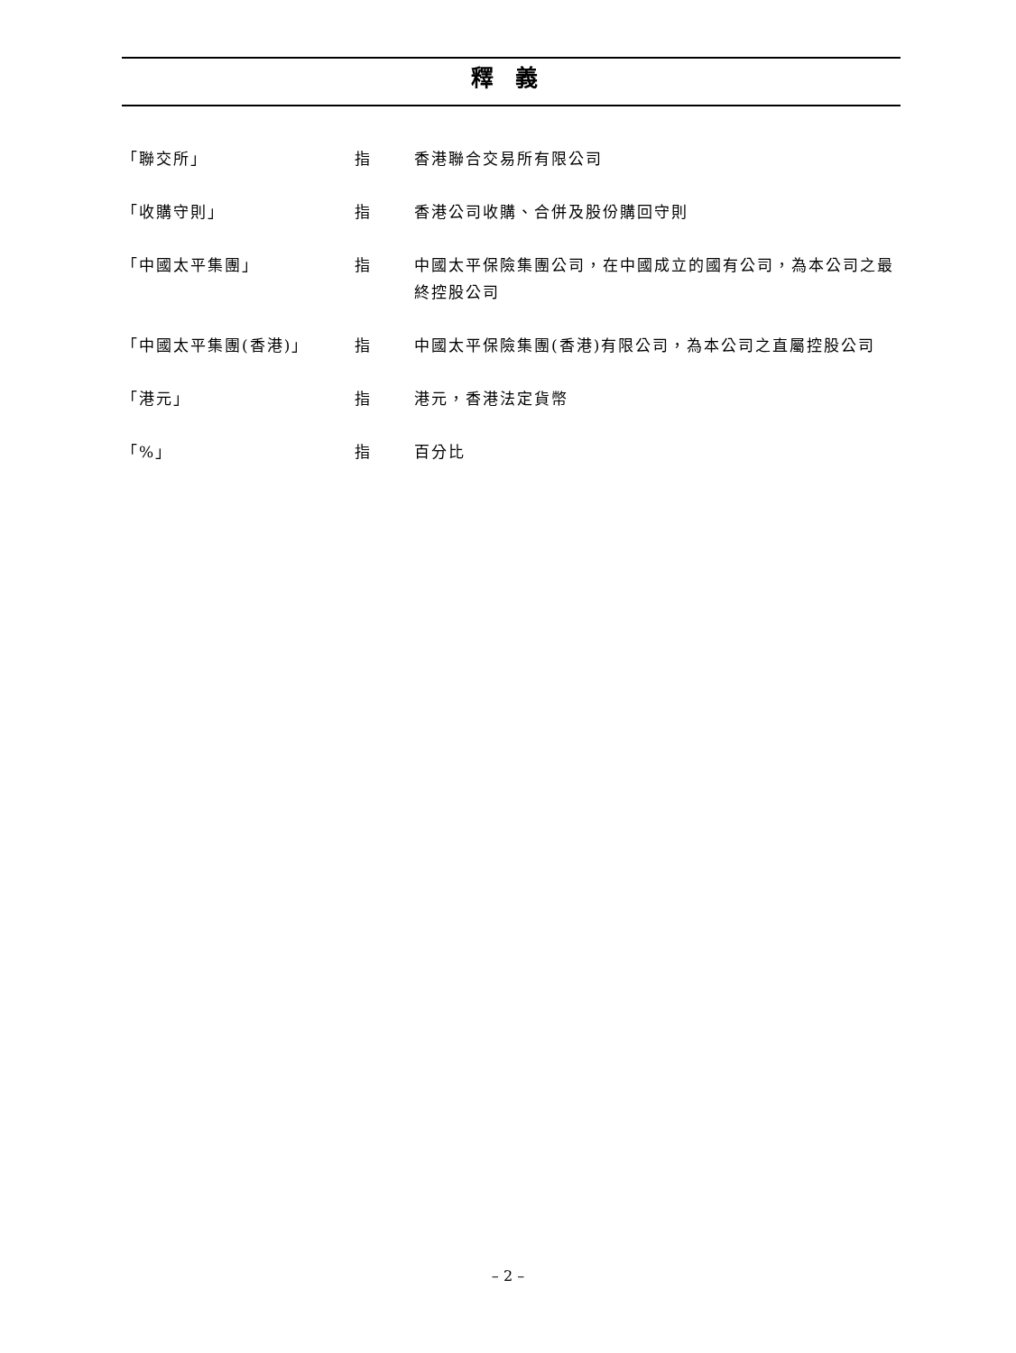釋 義
| 「聯交所」 | 指 | 香港聯合交易所有限公司 |
| 「收購守則」 | 指 | 香港公司收購、合併及股份購回守則 |
| 「中國太平集團」 | 指 | 中國太平保險集團公司，在中國成立的國有公司，為本公司之最終控股公司 |
| 「中國太平集團(香港)」 | 指 | 中國太平保險集團(香港)有限公司，為本公司之直屬控股公司 |
| 「港元」 | 指 | 港元，香港法定貨幣 |
| 「%」 | 指 | 百分比 |
– 2 –